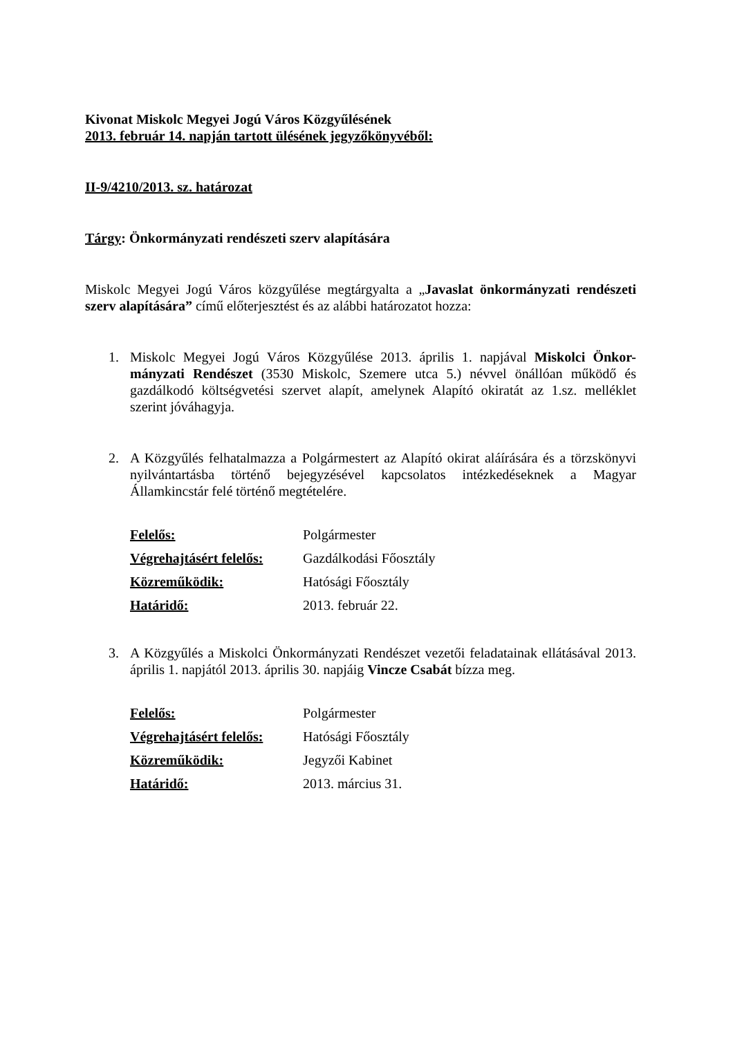Kivonat Miskolc Megyei Jogú Város Közgyűlésének
2013. február 14. napján tartott ülésének jegyzőkönyvéből:
II-9/4210/2013. sz. határozat
Tárgy: Önkormányzati rendészeti szerv alapítására
Miskolc Megyei Jogú Város közgyűlése megtárgyalta a „Javaslat önkormányzati rendészeti szerv alapítására” című előterjesztést és az alábbi határozatot hozza:
1. Miskolc Megyei Jogú Város Közgyűlése 2013. április 1. napjával Miskolci Önkor-mányzati Rendészet (3530 Miskolc, Szemere utca 5.) névvel önállóan működő és gazdálkodó költségvetési szervet alapít, amelynek Alapító okiratát az 1.sz. melléklet szerint jóváhagyja.
2. A Közgyűlés felhatalmazza a Polgármestert az Alapító okirat aláírására és a törzskönyvi nyilvántartásba történő bejegyzésével kapcsolatos intézkedéseknek a Magyar Államkincstár felé történő megtételére.
| Felelős: | Polgármester |
| Végrehajtásért felelős: | Gazdálkodási Főosztály |
| Közreműködik: | Hatósági Főosztály |
| Határidő: | 2013. február 22. |
3. A Közgyűlés a Miskolci Önkormányzati Rendészet vezetői feladatainak ellátásával 2013. április 1. napjától 2013. április 30. napjáig Vincze Csabát bízza meg.
| Felelős: | Polgármester |
| Végrehajtásért felelős: | Hatósági Főosztály |
| Közreműködik: | Jegyzői Kabinet |
| Határidő: | 2013. március 31. |